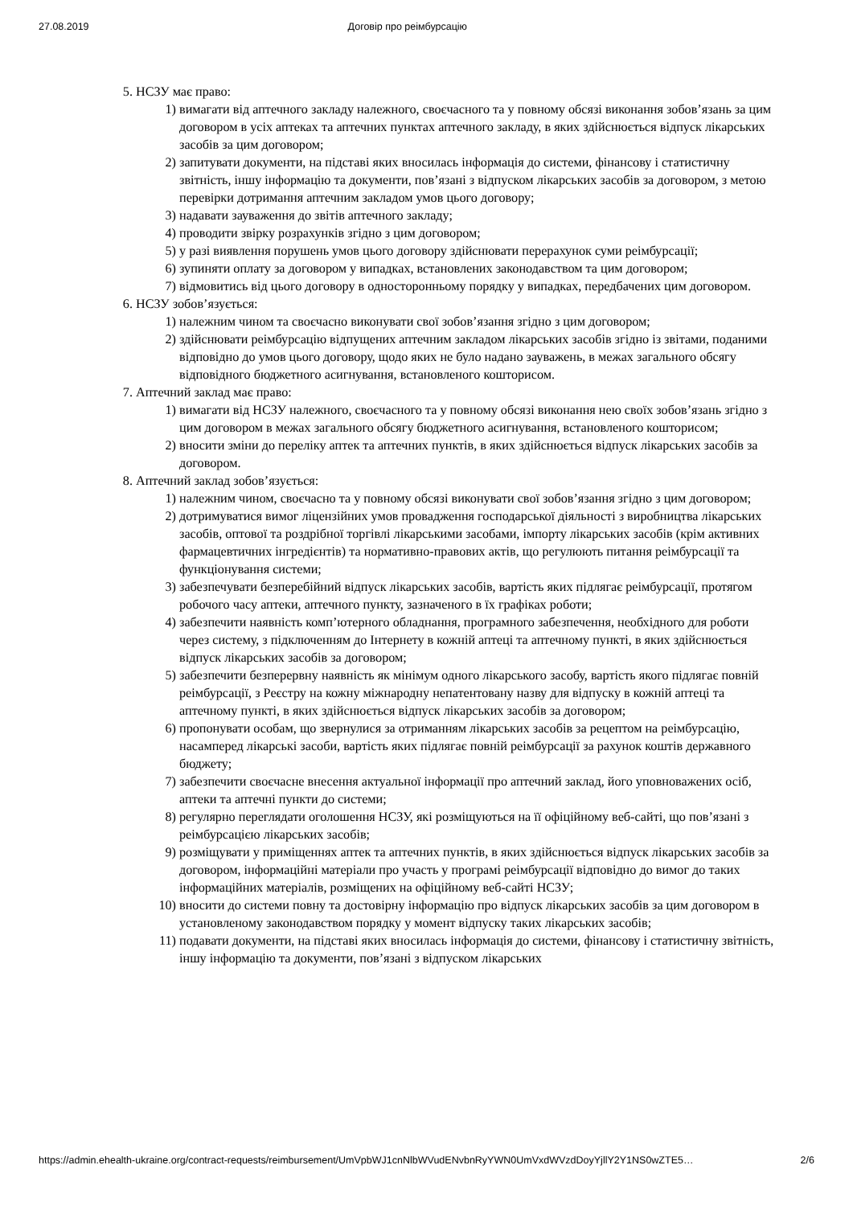27.08.2019 Договір про реімбурсацію
5. НСЗУ має право:
1) вимагати від аптечного закладу належного, своєчасного та у повному обсязі виконання зобов’язань за цим договором в усіх аптеках та аптечних пунктах аптечного закладу, в яких здійснюється відпуск лікарських засобів за цим договором;
2) запитувати документи, на підставі яких вносилась інформація до системи, фінансову і статистичну звітність, іншу інформацію та документи, пов’язані з відпуском лікарських засобів за договором, з метою перевірки дотримання аптечним закладом умов цього договору;
3) надавати зауваження до звітів аптечного закладу;
4) проводити звірку розрахунків згідно з цим договором;
5) у разі виявлення порушень умов цього договору здійснювати перерахунок суми реімбурсації;
6) зупиняти оплату за договором у випадках, встановлених законодавством та цим договором;
7) відмовитись від цього договору в односторонньому порядку у випадках, передбачених цим договором.
6. НСЗУ зобов’язується:
1) належним чином та своєчасно виконувати свої зобов’язання згідно з цим договором;
2) здійснювати реімбурсацію відпущених аптечним закладом лікарських засобів згідно із звітами, поданими відповідно до умов цього договору, щодо яких не було надано зауважень, в межах загального обсягу відповідного бюджетного асигнування, встановленого кошторисом.
7. Аптечний заклад має право:
1) вимагати від НСЗУ належного, своєчасного та у повному обсязі виконання нею своїх зобов’язань згідно з цим договором в межах загального обсягу бюджетного асигнування, встановленого кошторисом;
2) вносити зміни до переліку аптек та аптечних пунктів, в яких здійснюється відпуск лікарських засобів за договором.
8. Аптечний заклад зобов’язується:
1) належним чином, своєчасно та у повному обсязі виконувати свої зобов’язання згідно з цим договором;
2) дотримуватися вимог ліцензійних умов провадження господарської діяльності з виробництва лікарських засобів, оптової та роздрібної торгівлі лікарськими засобами, імпорту лікарських засобів (крім активних фармацевтичних інгредієнтів) та нормативно-правових актів, що регулюють питання реімбурсації та функціонування системи;
3) забезпечувати безперебійний відпуск лікарських засобів, вартість яких підлягає реімбурсації, протягом робочого часу аптеки, аптечного пункту, зазначеного в їх графіках роботи;
4) забезпечити наявність комп’ютерного обладнання, програмного забезпечення, необхідного для роботи через систему, з підключенням до Інтернету в кожній аптеці та аптечному пункті, в яких здійснюється відпуск лікарських засобів за договором;
5) забезпечити безперервну наявність як мінімум одного лікарського засобу, вартість якого підлягає повній реімбурсації, з Реєстру на кожну міжнародну непатентовану назву для відпуску в кожній аптеці та аптечному пункті, в яких здійснюється відпуск лікарських засобів за договором;
6) пропонувати особам, що звернулися за отриманням лікарських засобів за рецептом на реімбурсацію, насамперед лікарські засоби, вартість яких підлягає повній реімбурсації за рахунок коштів державного бюджету;
7) забезпечити своєчасне внесення актуальної інформації про аптечний заклад, його уповноважених осіб, аптеки та аптечні пункти до системи;
8) регулярно переглядати оголошення НСЗУ, які розміщуються на її офіційному веб-сайті, що пов’язані з реімбурсацією лікарських засобів;
9) розміщувати у приміщеннях аптек та аптечних пунктів, в яких здійснюється відпуск лікарських засобів за договором, інформаційні матеріали про участь у програмі реімбурсації відповідно до вимог до таких інформаційних матеріалів, розміщених на офіційному веб-сайті НСЗУ;
10) вносити до системи повну та достовірну інформацію про відпуск лікарських засобів за цим договором в установленому законодавством порядку у момент відпуску таких лікарських засобів;
11) подавати документи, на підставі яких вносилась інформація до системи, фінансову і статистичну звітність, іншу інформацію та документи, пов’язані з відпуском лікарських
https://admin.ehealth-ukraine.org/contract-requests/reimbursement/UmVpbWJ1cnNlbWVudENvbnRyYWN0UmVxdWVzdDoyYjllY2Y1NS0wZTE5… 2/6